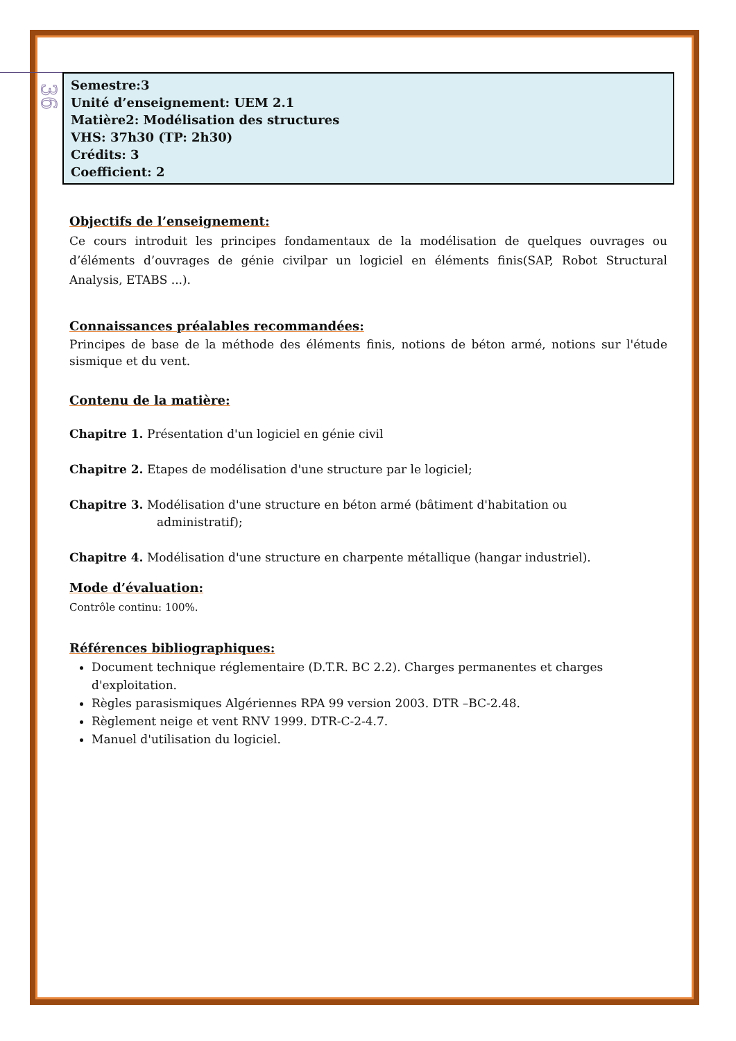36
Semestre:3
Unité d’enseignement: UEM 2.1
Matière2: Modélisation des structures
VHS: 37h30 (TP: 2h30)
Crédits: 3
Coefficient: 2
Objectifs de l’enseignement:
Ce cours introduit les principes fondamentaux de la modélisation de quelques ouvrages ou d’éléments d’ouvrages de génie civilpar un logiciel en éléments finis(SAP, Robot Structural Analysis, ETABS ...).
Connaissances préalables recommandées:
Principes de base de la méthode des éléments finis, notions de béton armé, notions sur l'étude sismique et du vent.
Contenu de la matière:
Chapitre 1. Présentation d'un logiciel en génie civil
Chapitre 2. Etapes de modélisation d'une structure par le logiciel;
Chapitre 3. Modélisation d'une structure en béton armé (bâtiment d'habitation ou
administratif);
Chapitre 4. Modélisation d'une structure en charpente métallique (hangar industriel).
Mode d’évaluation:
Contrôle continu: 100%.
Références bibliographiques:
Document technique réglementaire (D.T.R. BC 2.2). Charges permanentes et charges d'exploitation.
Règles parasismiques Algériennes RPA 99 version 2003. DTR –BC-2.48.
Règlement neige et vent RNV 1999. DTR-C-2-4.7.
Manuel d'utilisation du logiciel.